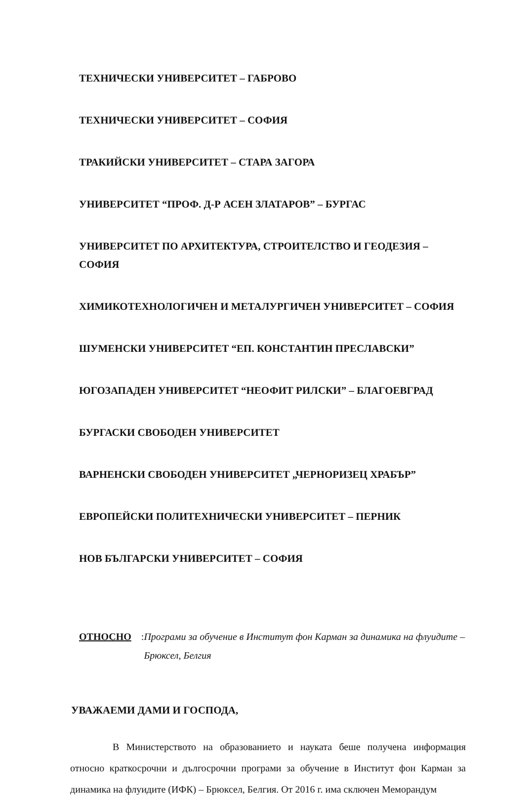ТЕХНИЧЕСКИ УНИВЕРСИТЕТ – ГАБРОВО
ТЕХНИЧЕСКИ УНИВЕРСИТЕТ – СОФИЯ
ТРАКИЙСКИ УНИВЕРСИТЕТ – СТАРА ЗАГОРА
УНИВЕРСИТЕТ “ПРОФ. Д-Р АСЕН ЗЛАТАРОВ” – БУРГАС
УНИВЕРСИТЕТ ПО АРХИТЕКТУРА, СТРОИТЕЛСТВО И ГЕОДЕЗИЯ – СОФИЯ
ХИМИКОТЕХНОЛОГИЧЕН И МЕТАЛУРГИЧЕН УНИВЕРСИТЕТ – СОФИЯ
ШУМЕНСКИ УНИВЕРСИТЕТ “ЕП. КОНСТАНТИН ПРЕСЛАВСКИ”
ЮГОЗАПАДЕН УНИВЕРСИТЕТ “НЕОФИТ РИЛСКИ” – БЛАГОЕВГРАД
БУРГАСКИ СВОБОДЕН УНИВЕРСИТЕТ
ВАРНЕНСКИ СВОБОДЕН УНИВЕРСИТЕТ „ЧЕРНОРИЗЕЦ ХРАБЪР”
ЕВРОПЕЙСКИ ПОЛИТЕХНИЧЕСКИ УНИВЕРСИТЕТ – ПЕРНИК
НОВ БЪЛГАРСКИ УНИВЕРСИТЕТ – СОФИЯ
ОТНОСНО: Програми за обучение в Институт фон Карман за динамика на флуидите – Брюксел, Белгия
УВАЖАЕМИ ДАМИ И ГОСПОДА,
В Министерството на образованието и науката беше получена информация относно краткосрочни и дългосрочни програми за обучение в Институт фон Карман за динамика на флуидите (ИФК) – Брюксел, Белгия. От 2016 г. има сключен Меморандум